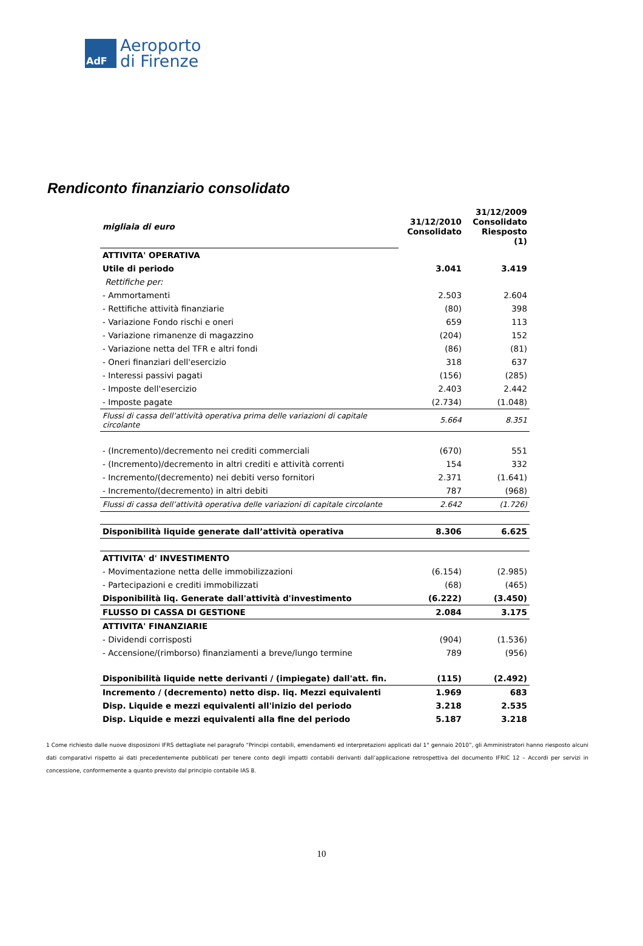AdF
Aeroporto
di Firenze
Rendiconto finanziario consolidato
| migliaia di euro | 31/12/2010 Consolidato | 31/12/2009 Consolidato Riesposto (1) |
| ATTIVITA' OPERATIVA | | |
| Utile di periodo | 3.041 | 3.419 |
| Rettifiche per: | | |
| - Ammortamenti | 2.503 | 2.604 |
| - Rettifiche attività finanziarie | (80) | 398 |
| - Variazione Fondo rischi e oneri | 659 | 113 |
| - Variazione rimanenze di magazzino | (204) | 152 |
| - Variazione netta del TFR e altri fondi | (86) | (81) |
| - Oneri finanziari dell'esercizio | 318 | 637 |
| - Interessi passivi pagati | (156) | (285) |
| - Imposte dell'esercizio | 2.403 | 2.442 |
| - Imposte pagate | (2.734) | (1.048) |
| Flussi di cassa dell’attività operativa prima delle variazioni di capitale circolante | 5.664 | 8.351 |
| - (Incremento)/decremento nei crediti commerciali | (670) | 551 |
| - (Incremento)/decremento in altri crediti e attività correnti | 154 | 332 |
| - Incremento/(decremento) nei debiti verso fornitori | 2.371 | (1.641) |
| - Incremento/(decremento) in altri debiti | 787 | (968) |
| Flussi di cassa dell’attività operativa delle variazioni di capitale circolante | 2.642 | (1.726) |
| Disponibilità liquide generate dall’attività operativa | 8.306 | 6.625 |
| ATTIVITA' d' INVESTIMENTO | | |
| - Movimentazione netta delle immobilizzazioni | (6.154) | (2.985) |
| - Partecipazioni e crediti immobilizzati | (68) | (465) |
| Disponibilità liq. Generate dall'attività d'investimento | (6.222) | (3.450) |
| FLUSSO DI CASSA DI GESTIONE | 2.084 | 3.175 |
| ATTIVITA' FINANZIARIE | | |
| - Dividendi corrisposti | (904) | (1.536) |
| - Accensione/(rimborso) finanziamenti a breve/lungo termine | 789 | (956) |
| Disponibilità liquide nette derivanti / (impiegate) dall'att. fin. | (115) | (2.492) |
| Incremento / (decremento) netto disp. liq. Mezzi equivalenti | 1.969 | 683 |
| Disp. Liquide e mezzi equivalenti all'inizio del periodo | 3.218 | 2.535 |
| Disp. Liquide e mezzi equivalenti alla fine del periodo | 5.187 | 3.218 |
1 Come richiesto dalle nuove disposizioni IFRS dettagliate nel paragrafo “Principi contabili, emendamenti ed interpretazioni applicati dal 1° gennaio 2010”, gli Amministratori hanno riesposto alcuni dati comparativi rispetto ai dati precedentemente pubblicati per tenere conto degli impatti contabili derivanti dall’applicazione retrospettiva del documento IFRIC 12 – Accordi per servizi in concessione, conformemente a quanto previsto dal principio contabile IAS 8.
10